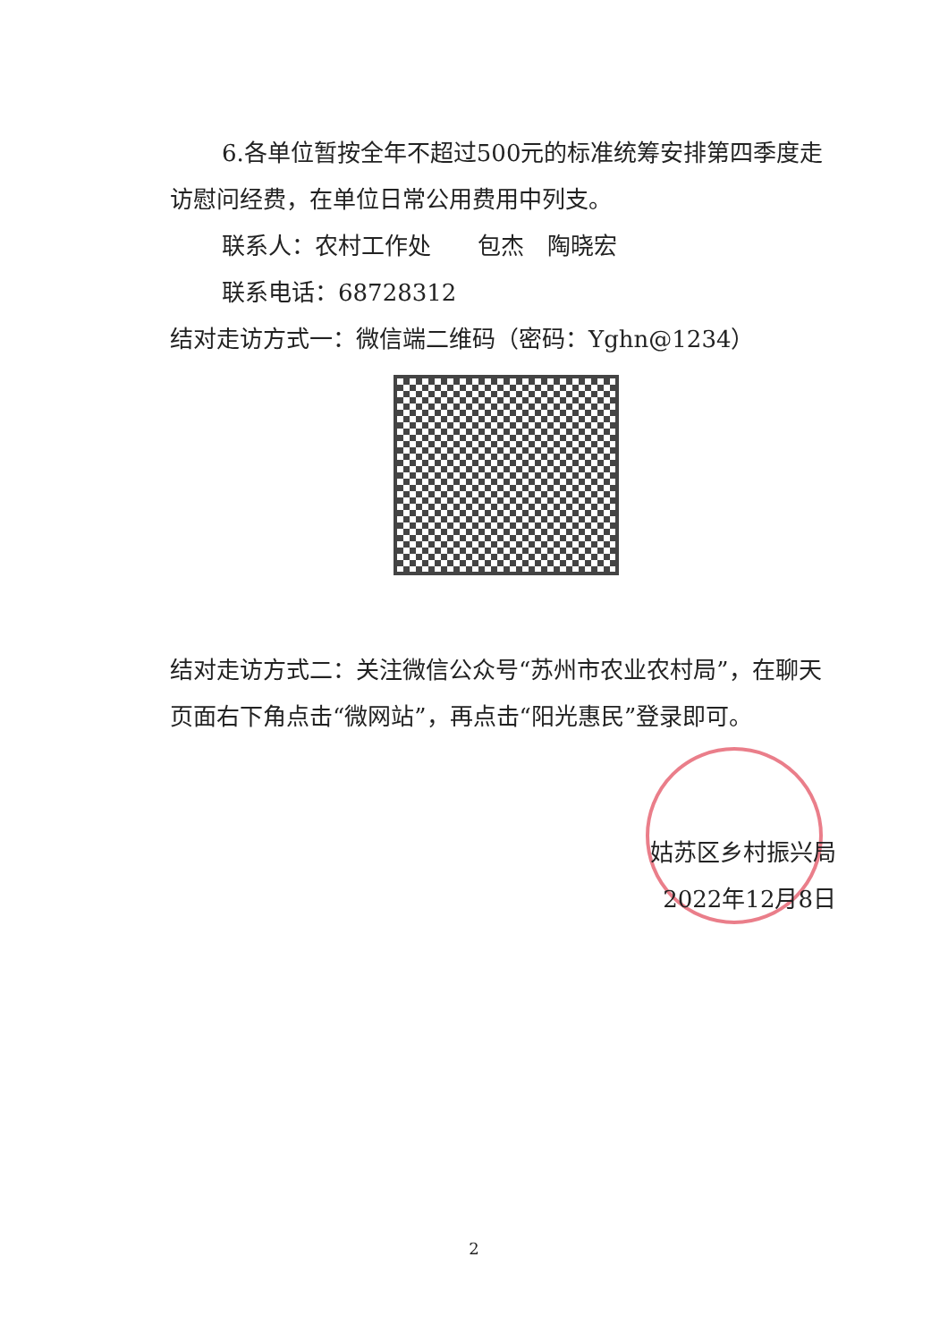6.各单位暂按全年不超过500元的标准统筹安排第四季度走访慰问经费，在单位日常公用费用中列支。
联系人：农村工作处　　包杰　陶晓宏
联系电话：68728312
结对走访方式一：微信端二维码（密码：Yghn@1234）
结对走访方式二：关注微信公众号“苏州市农业农村局”，在聊天页面右下角点击“微网站”，再点击“阳光惠民”登录即可。
姑苏区乡村振兴局
2022年12月8日
2